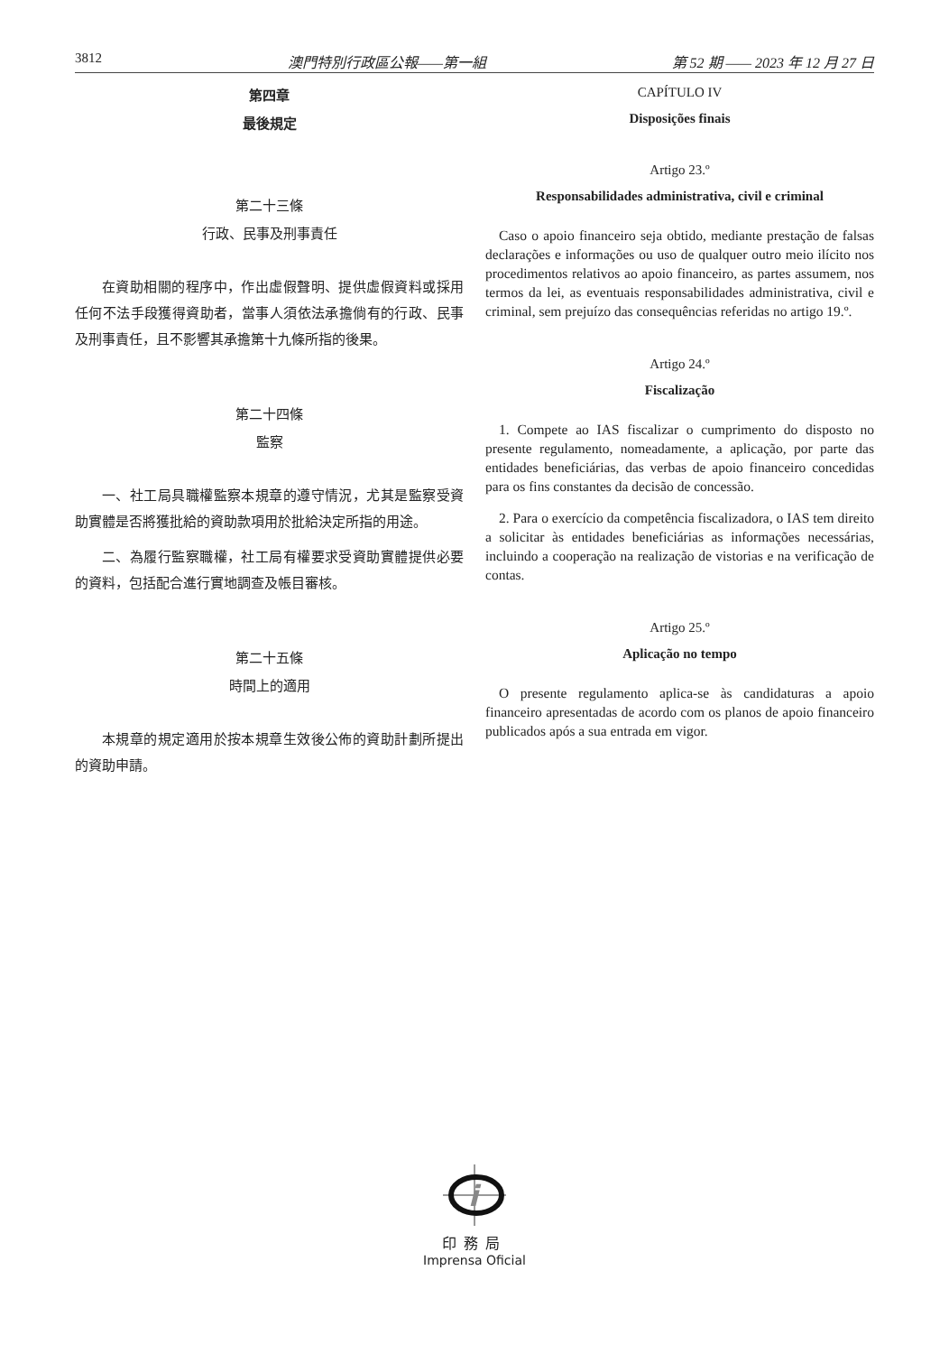3812 澳門特別行政區公報——第一組 第 52 期 —— 2023 年 12 月 27 日
第四章
最後規定
第二十三條
行政、民事及刑事責任
在資助相關的程序中，作出虛假聲明、提供虛假資料或採用任何不法手段獲得資助者，當事人須依法承擔倘有的行政、民事及刑事責任，且不影響其承擔第十九條所指的後果。
第二十四條
監察
一、社工局具職權監察本規章的遵守情況，尤其是監察受資助實體是否將獲批給的資助款項用於批給決定所指的用途。
二、為履行監察職權，社工局有權要求受資助實體提供必要的資料，包括配合進行實地調查及帳目審核。
第二十五條
時間上的適用
本規章的規定適用於按本規章生效後公佈的資助計劃所提出的資助申請。
CAPÍTULO IV
Disposições finais
Artigo 23.º
Responsabilidades administrativa, civil e criminal
Caso o apoio financeiro seja obtido, mediante prestação de falsas declarações e informações ou uso de qualquer outro meio ilícito nos procedimentos relativos ao apoio financeiro, as partes assumem, nos termos da lei, as eventuais responsabilidades administrativa, civil e criminal, sem prejuízo das consequências referidas no artigo 19.º.
Artigo 24.º
Fiscalização
1. Compete ao IAS fiscalizar o cumprimento do disposto no presente regulamento, nomeadamente, a aplicação, por parte das entidades beneficiárias, das verbas de apoio financeiro concedidas para os fins constantes da decisão de concessão.
2. Para o exercício da competência fiscalizadora, o IAS tem direito a solicitar às entidades beneficiárias as informações necessárias, incluindo a cooperação na realização de vistorias e na verificação de contas.
Artigo 25.º
Aplicação no tempo
O presente regulamento aplica-se às candidaturas a apoio financeiro apresentadas de acordo com os planos de apoio financeiro publicados após a sua entrada em vigor.
i
印務局
Imprensa Oficial